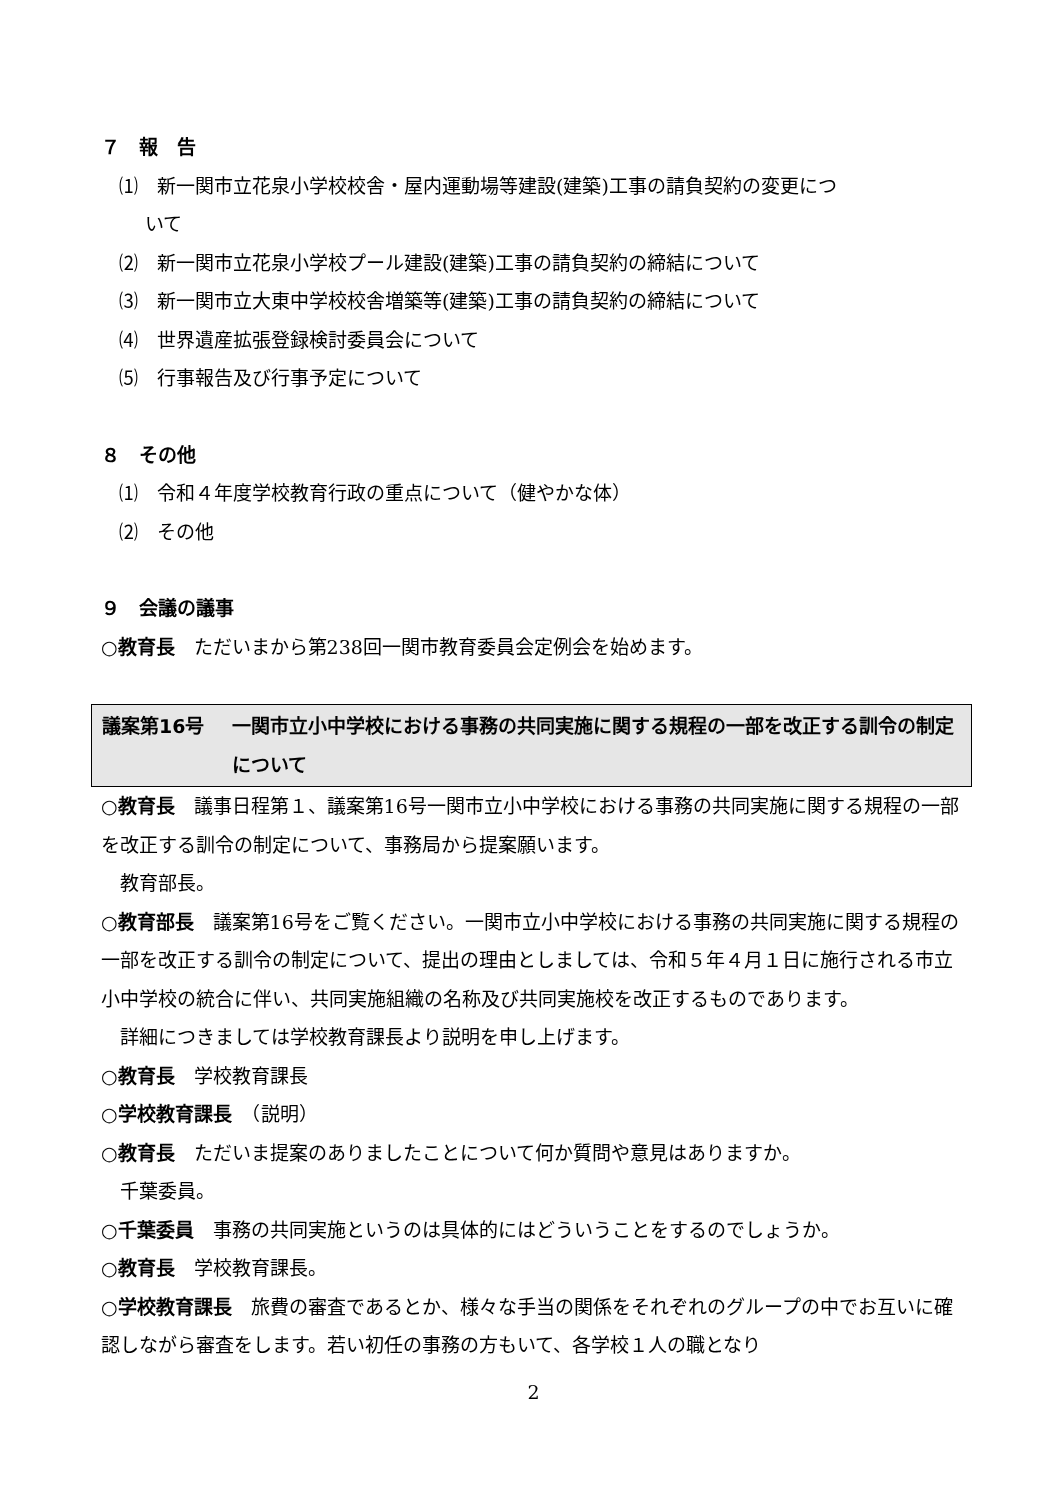７　報　告
⑴　新一関市立花泉小学校校舎・屋内運動場等建設(建築)工事の請負契約の変更につ
いて
⑵　新一関市立花泉小学校プール建設(建築)工事の請負契約の締結について
⑶　新一関市立大東中学校校舎増築等(建築)工事の請負契約の締結について
⑷　世界遺産拡張登録検討委員会について
⑸　行事報告及び行事予定について
８　その他
⑴　令和４年度学校教育行政の重点について（健やかな体）
⑵　その他
９　会議の議事
○教育長　ただいまから第238回一関市教育委員会定例会を始めます。
議案第16号 一関市立小中学校における事務の共同実施に関する規程の一部を改正する訓令の制定について
○教育長　議事日程第１、議案第16号一関市立小中学校における事務の共同実施に関する規程の一部を改正する訓令の制定について、事務局から提案願います。
　教育部長。
○教育部長　議案第16号をご覧ください。一関市立小中学校における事務の共同実施に関する規程の一部を改正する訓令の制定について、提出の理由としましては、令和５年４月１日に施行される市立小中学校の統合に伴い、共同実施組織の名称及び共同実施校を改正するものであります。
　詳細につきましては学校教育課長より説明を申し上げます。
○教育長　学校教育課長
○学校教育課長　（説明）
○教育長　ただいま提案のありましたことについて何か質問や意見はありますか。
　千葉委員。
○千葉委員　事務の共同実施というのは具体的にはどういうことをするのでしょうか。
○教育長　学校教育課長。
○学校教育課長　旅費の審査であるとか、様々な手当の関係をそれぞれのグループの中でお互いに確認しながら審査をします。若い初任の事務の方もいて、各学校１人の職となり
2